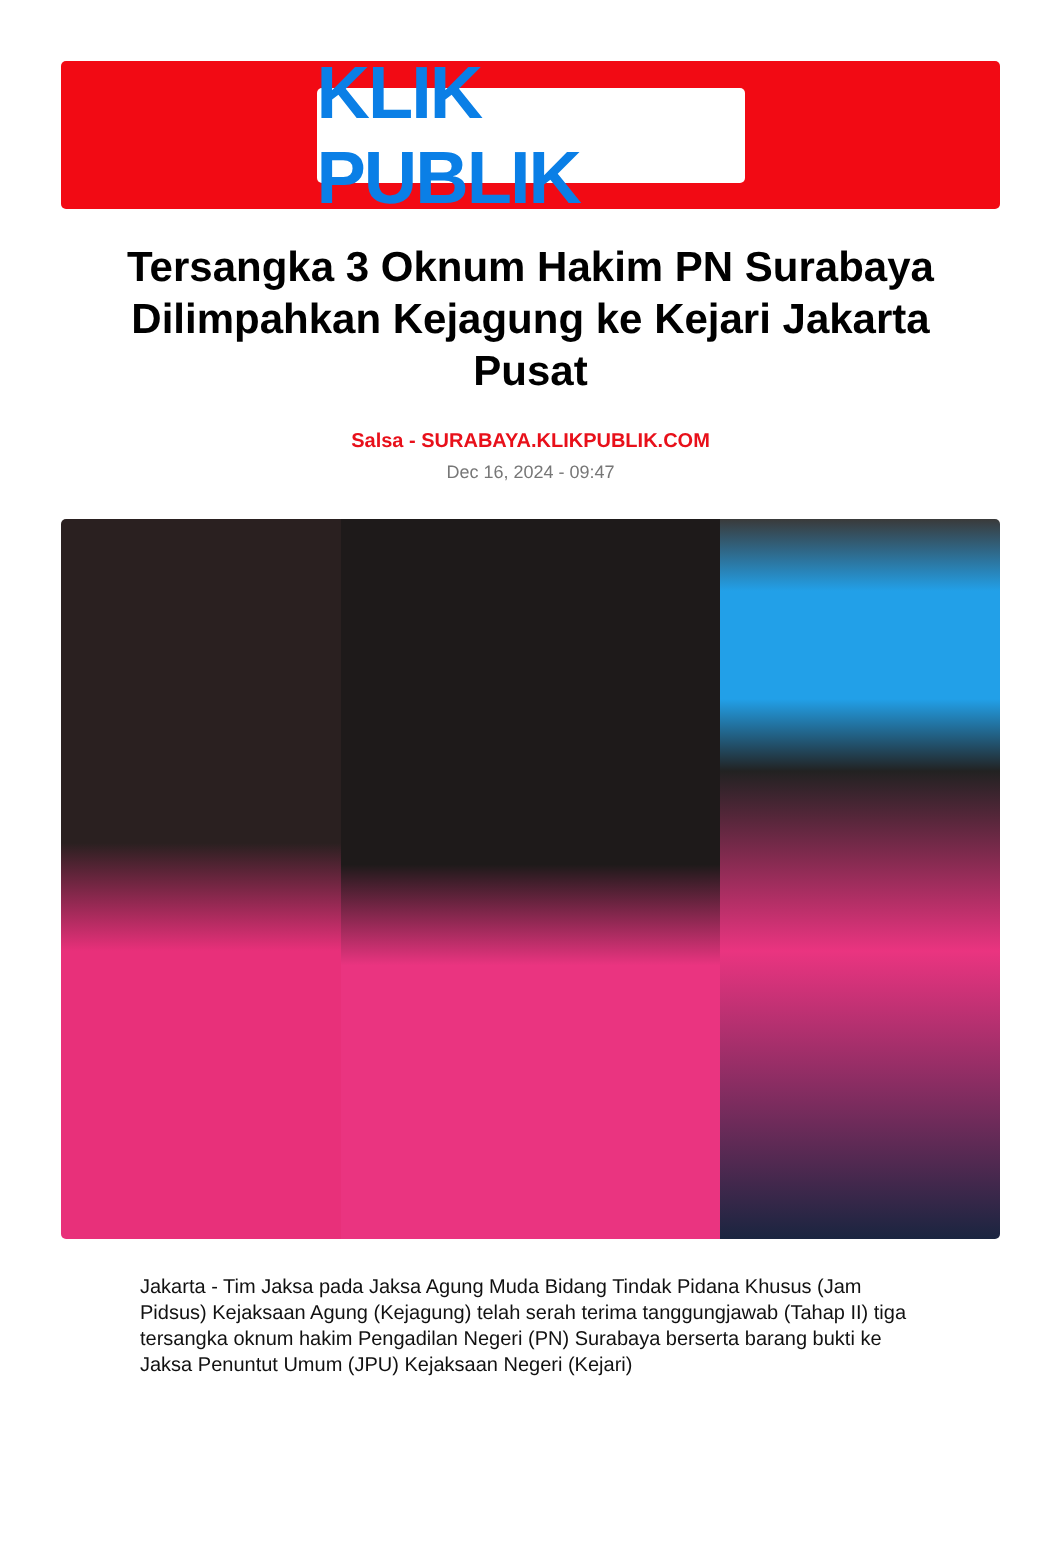KLIK PUBLIK
Tersangka 3 Oknum Hakim PN Surabaya Dilimpahkan Kejagung ke Kejari Jakarta Pusat
Salsa - SURABAYA.KLIKPUBLIK.COM
Dec 16, 2024 - 09:47
Jakarta - Tim Jaksa pada Jaksa Agung Muda Bidang Tindak Pidana Khusus (Jam Pidsus) Kejaksaan Agung (Kejagung) telah serah terima tanggungjawab (Tahap II) tiga tersangka oknum hakim Pengadilan Negeri (PN) Surabaya berserta barang bukti ke Jaksa Penuntut Umum (JPU) Kejaksaan Negeri (Kejari)